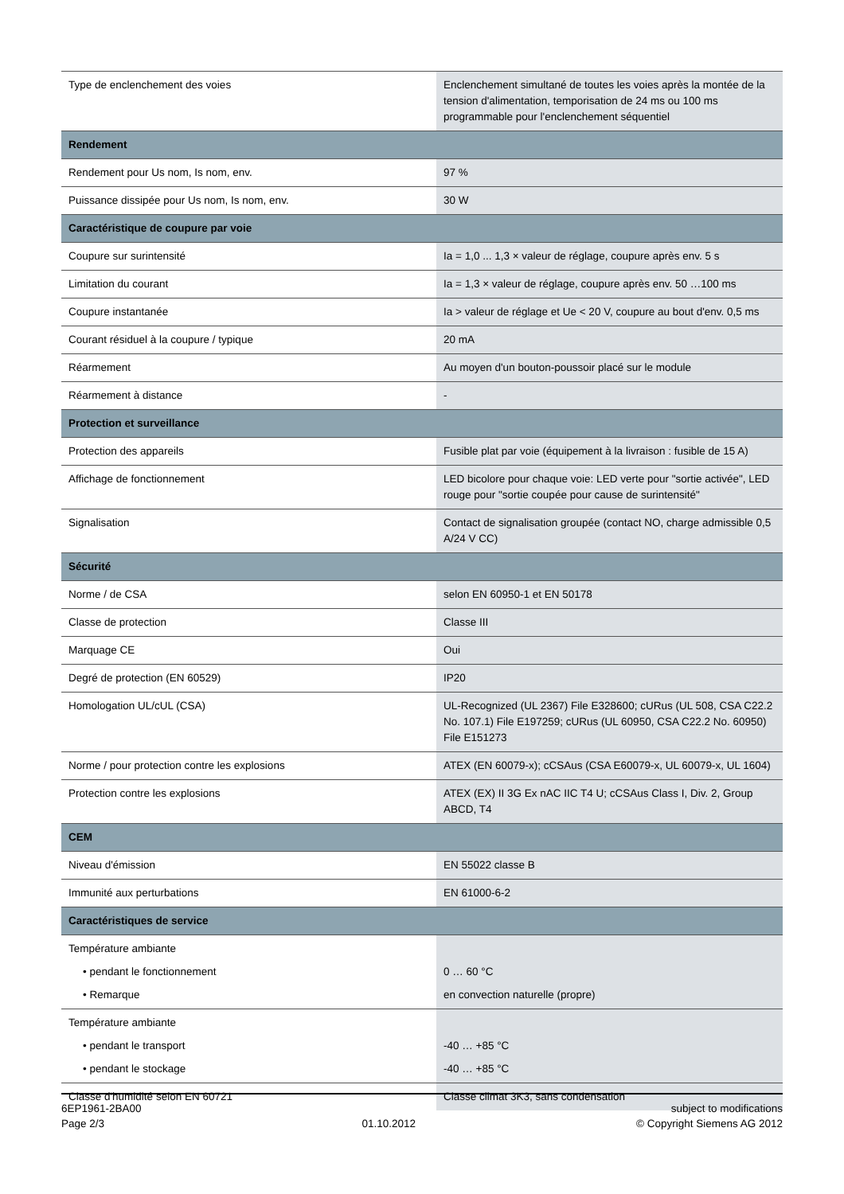| Type de enclenchement des voies | Enclenchement simultané de toutes les voies après la montée de la tension d'alimentation, temporisation de 24 ms ou 100 ms programmable pour l'enclenchement séquentiel |
| Rendement | |
| Rendement pour Us nom, Is nom, env. | 97 % |
| Puissance dissipée pour Us nom, Is nom, env. | 30 W |
| Caractéristique de coupure par voie | |
| Coupure sur surintensité | Ia = 1,0 ... 1,3 × valeur de réglage, coupure après env. 5 s |
| Limitation du courant | Ia = 1,3 × valeur de réglage, coupure après env. 50 …100 ms |
| Coupure instantanée | Ia > valeur de réglage et Ue < 20 V, coupure au bout d'env. 0,5 ms |
| Courant résiduel à la coupure / typique | 20 mA |
| Réarmement | Au moyen d'un bouton-poussoir placé sur le module |
| Réarmement à distance | - |
| Protection et surveillance | |
| Protection des appareils | Fusible plat par voie (équipement à la livraison : fusible de 15 A) |
| Affichage de fonctionnement | LED bicolore pour chaque voie: LED verte pour "sortie activée", LED rouge pour "sortie coupée pour cause de surintensité" |
| Signalisation | Contact de signalisation groupée (contact NO, charge admissible 0,5 A/24 V CC) |
| Sécurité | |
| Norme / de CSA | selon EN 60950-1 et EN 50178 |
| Classe de protection | Classe III |
| Marquage CE | Oui |
| Degré de protection (EN 60529) | IP20 |
| Homologation UL/cUL (CSA) | UL-Recognized (UL 2367) File E328600; cURus (UL 508, CSA C22.2 No. 107.1) File E197259; cURus (UL 60950, CSA C22.2 No. 60950) File E151273 |
| Norme / pour protection contre les explosions | ATEX (EN 60079-x); cCSAus (CSA E60079-x, UL 60079-x, UL 1604) |
| Protection contre les explosions | ATEX (EX) II 3G Ex nAC IIC T4 U; cCSAus Class I, Div. 2, Group ABCD, T4 |
| CEM | |
| Niveau d'émission | EN 55022 classe B |
| Immunité aux perturbations | EN 61000-6-2 |
| Caractéristiques de service | |
| Température ambiante | |
| • pendant le fonctionnement | 0 … 60 °C |
| • Remarque | en convection naturelle (propre) |
| Température ambiante | |
| • pendant le transport | -40 … +85 °C |
| • pendant le stockage | -40 … +85 °C |
| Classe d'humidité selon EN 60721 | Classe climat 3K3, sans condensation |
6EP1961-2BA00
Page 2/3
01.10.2012 subject to modifications
© Copyright Siemens AG 2012